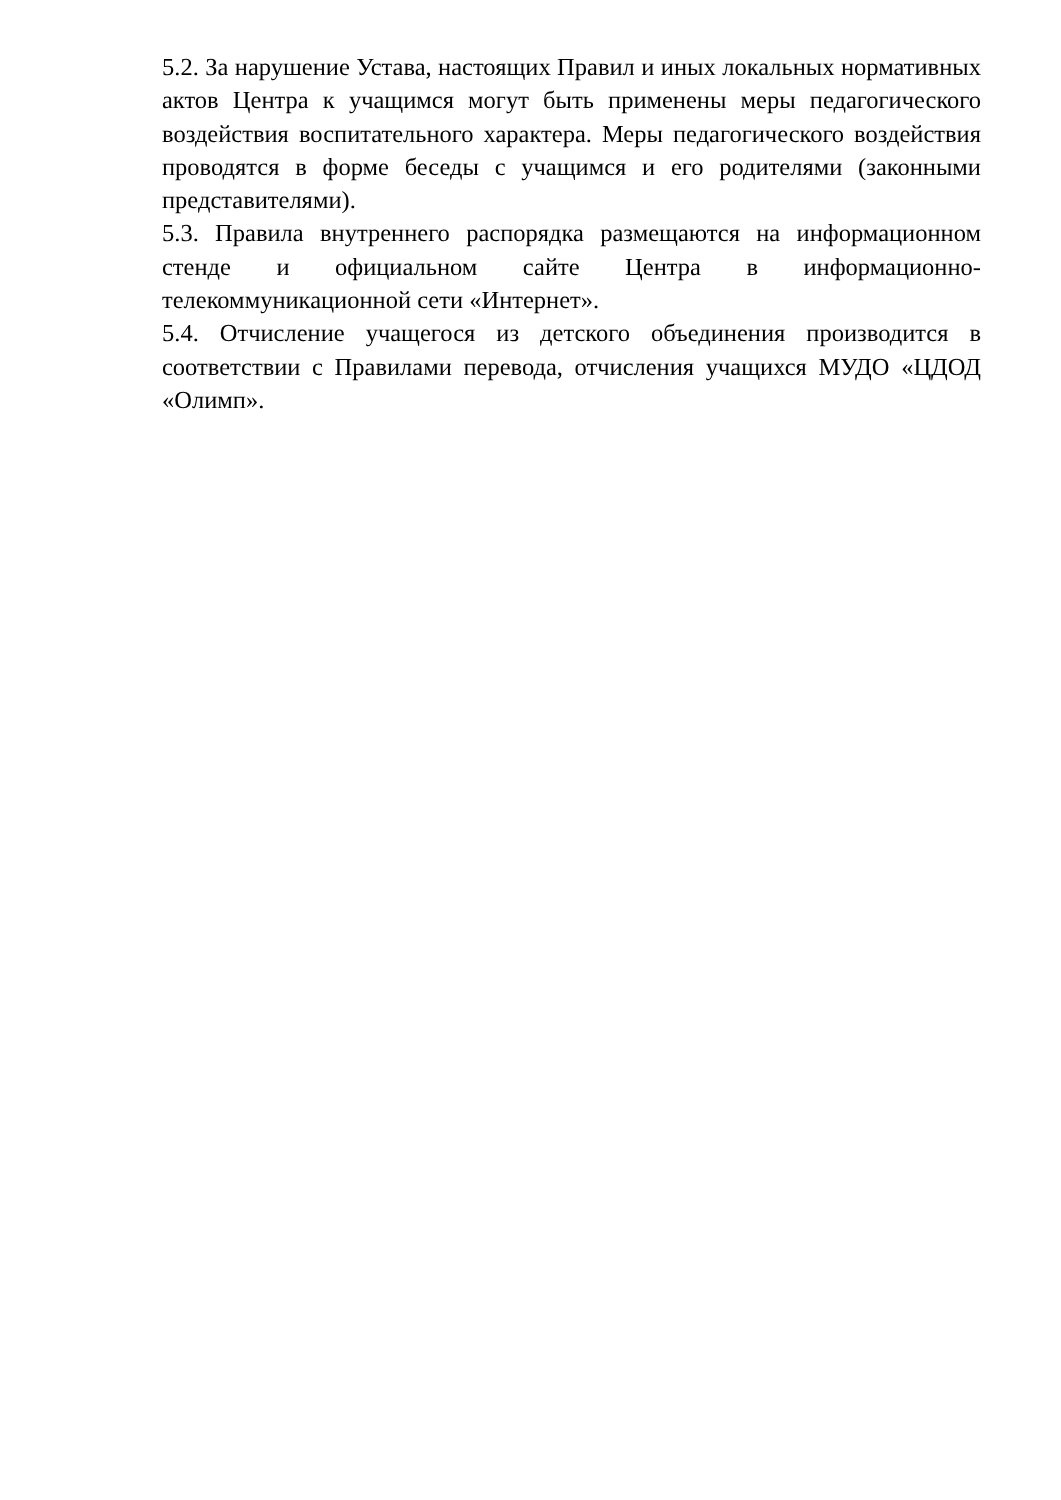5.2. За нарушение Устава, настоящих Правил и иных локальных нормативных актов Центра к учащимся могут быть применены меры педагогического воздействия воспитательного характера. Меры педагогического воздействия проводятся в форме беседы с учащимся и его родителями (законными представителями).
5.3. Правила внутреннего распорядка размещаются на информационном стенде и официальном сайте Центра в информационно-телекоммуникационной сети «Интернет».
5.4. Отчисление учащегося из детского объединения производится в соответствии с Правилами перевода, отчисления учащихся МУДО «ЦДОД «Олимп».